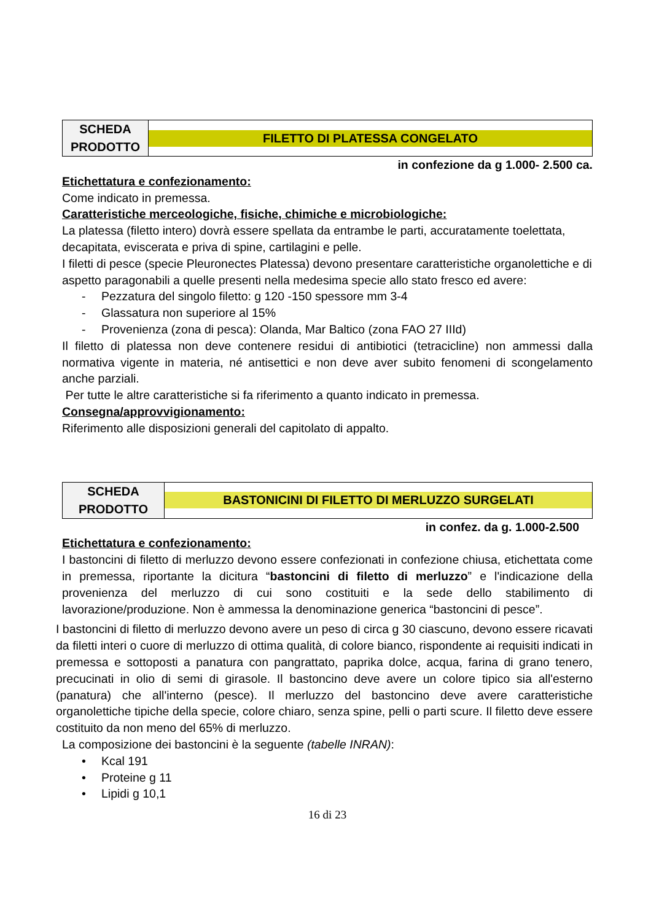| SCHEDA PRODOTTO | FILETTO DI PLATESSA CONGELATO |
in confezione da g 1.000- 2.500 ca.
Etichettatura e confezionamento:
Come indicato in premessa.
Caratteristiche merceologiche, fisiche, chimiche e microbiologiche:
La platessa (filetto intero) dovrà essere spellata da entrambe le parti, accuratamente toelettata, decapitata, eviscerata e priva di spine, cartilagini e pelle.
I filetti di pesce (specie Pleuronectes Platessa) devono presentare caratteristiche organolettiche e di aspetto paragonabili a quelle presenti nella medesima specie allo stato fresco ed avere:
- Pezzatura del singolo filetto: g 120 -150 spessore mm 3-4
- Glassatura non superiore al 15%
- Provenienza (zona di pesca): Olanda, Mar Baltico (zona FAO 27 IIId)
Il filetto di platessa non deve contenere residui di antibiotici (tetracicline) non ammessi dalla normativa vigente in materia, né antisettici e non deve aver subito fenomeni di scongelamento anche parziali.
Per tutte le altre caratteristiche si fa riferimento a quanto indicato in premessa.
Consegna/approvvigionamento:
Riferimento alle disposizioni generali del capitolato di appalto.
| SCHEDA PRODOTTO | BASTONICINI DI FILETTO DI MERLUZZO SURGELATI |
in confez. da g. 1.000-2.500
Etichettatura e confezionamento:
I bastoncini di filetto di merluzzo devono essere confezionati in confezione chiusa, etichettata come in premessa, riportante la dicitura “bastoncini di filetto di merluzzo” e l'indicazione della provenienza del merluzzo di cui sono costituiti e la sede dello stabilimento di lavorazione/produzione. Non è ammessa la denominazione generica “bastoncini di pesce”.
I bastoncini di filetto di merluzzo devono avere un peso di circa g 30 ciascuno, devono essere ricavati da filetti interi o cuore di merluzzo di ottima qualità, di colore bianco, rispondente ai requisiti indicati in premessa e sottoposti a panatura con pangrattato, paprika dolce, acqua, farina di grano tenero, precucinati in olio di semi di girasole. Il bastoncino deve avere un colore tipico sia all'esterno (panatura) che all'interno (pesce). Il merluzzo del bastoncino deve avere caratteristiche organolettiche tipiche della specie, colore chiaro, senza spine, pelli o parti scure. Il filetto deve essere costituito da non meno del 65% di merluzzo.
La composizione dei bastoncini è la seguente (tabelle INRAN):
• Kcal 191
• Proteine g 11
• Lipidi g 10,1
16 di 23